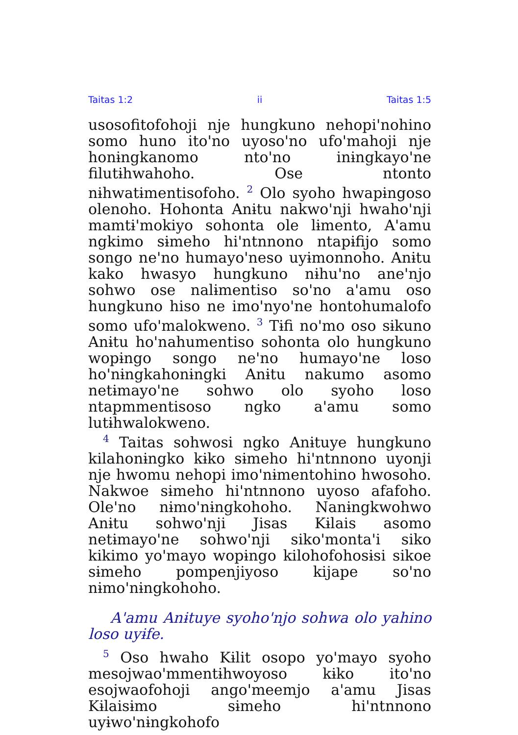Taitas 1:2 ii Taitas 1:5
usosofitofohoji nje hungkuno nehopiꞌnohino somo huno itoꞌno uyosoꞌno ufoꞌmahoji nje honɨngkanomo ntoꞌno inɨngkayoꞌne filutɨhwahoho. Ose ntonto nɨhwatɨmentisofoho. <sup>2</sup> Olo syoho hwapɨngoso olenoho. Hohonta Anɨtu nakwoꞌnji hwahoꞌnji mamtɨꞌmokiyo sohonta ole lɨmento, Aꞌamu ngkimo sɨmeho hiꞌntnnono ntapɨfijo somo songo neꞌno humayoꞌneso uyɨmonnoho. Anɨtu kako hwasyo hungkuno nɨhuꞌno aneꞌnjo sohwo ose nalɨmentiso soꞌno aꞌamu oso hungkuno hiso ne imoꞌnyoꞌne hontohumalofo somo ufoꞌmalokweno. <sup>3</sup> Tɨfi noꞌmo oso sɨkuno Anɨtu hoꞌnahumentiso sohonta olo hungkuno wopɨngo songo neꞌno humayoꞌne loso hoꞌnɨngkahonɨngki Anɨtu nakumo asomo netɨmayoꞌne sohwo olo syoho loso ntapmmentisoso ngko aꞌamu somo lutɨhwalokweno.
<sup>4</sup> Taitas sohwosi ngko Anɨtuye hungkuno kilahonɨngko kɨko sɨmeho hiꞌntnnono uyonji nje hwomu nehopi imoꞌnɨmentohino hwosoho. Nakwoe sɨmeho hiꞌntnnono uyoso afafoho. Oleꞌno nɨmoꞌnɨngkohoho. Nanɨngkwohwo Anɨtu sohwoꞌnji Jisas Kɨlais asomo netɨmayoꞌne sohwoꞌnji sikoꞌmontaꞌi siko kikimo yoꞌmayo wopɨngo kilohofohosɨsi sikoe sɨmeho pompenjiyoso kijape soꞌno nɨmoꞌnɨngkohoho.
Aꞌamu Anɨtuye syohoꞌnjo sohwa olo yahino loso uyɨfe.
<sup>5</sup> Oso hwaho Kɨlit osopo yoꞌmayo syoho mesojwaoꞌmmentɨhwoyoso kɨko itoꞌno esojwaofohoji angoꞌmeemjo aꞌamu Jisas Kɨlaisɨmo sɨmeho hiꞌntnnono uyɨwoꞌnɨngkohofo